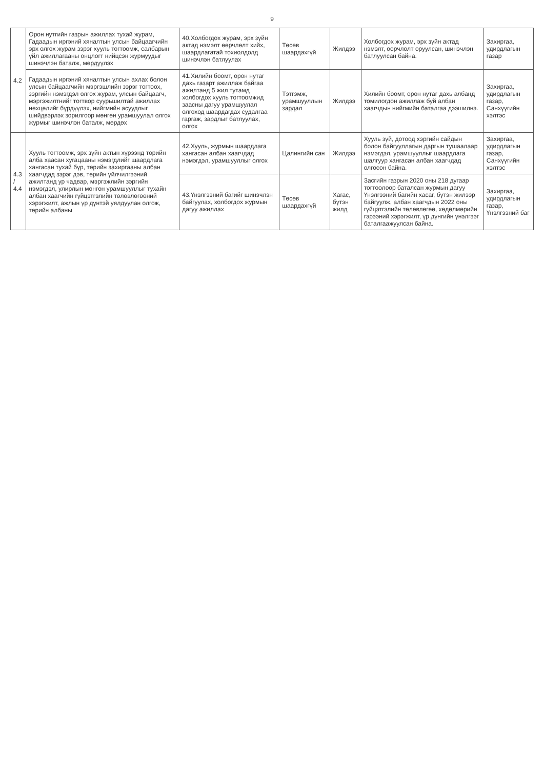9
| 4.2 | Орон нутгийн газрын ажиллах тухай журам, Гадаадын иргэний хяналтын улсын байцаагчийн эрх олгох журам зэрэг хууль тогтоомж, салбарын үйл ажиллагааны онцлогт нийцсэн журмуудыг шинэчлэн баталж, мөрдүүлэх | 40.Холбогдох журам, эрх зүйн актад нэмэлт өөрчлөлт хийх, шаардлагатай тохиолдолд шинэчлэн батлуулах | Төсөв шаардахгүй | Жилдээ | Холбогдох журам, эрх зүйн актад нэмэлт, өөрчлөлт оруулсан, шинэчлэн батлуулсан байна. | Захиргаа, удирдлагын газар |
| | Гадаадын иргэний хяналтын улсын ахлах болон улсын байцаагчийн мэргэшлийн зэрэг тогтоох, зэргийн нэмэгдэл олгох журам, улсын байцаагч, мэргэжилтнийг тогтвор суурьшилтай ажиллах нөхцөлийг бүрдүүлэх, нийгмийн асуудлыг шийдвэрлэх зорилгоор мөнгөн урамшуулал олгох журмыг шинэчлэн баталж, мөрдөх | 41.Хилийн боомт, орон нутаг дахь газарт ажиллаж байгаа ажилтанд 5 жил тутамд холбогдох хууль тогтоомжид заасны дагуу урамшуулал олгоход шаардагдах судалгаа гаргаж, зардлыг батлуулах, олгох | Тэтгэмж, урамшууллын зардал | Жилдээ | Хилийн боомт, орон нутаг дахь албанд томилогдон ажиллаж буй албан хаагчдын нийгмийн баталгаа дээшилнэ. | Захиргаа, удирдлагын газар, Санхүүгийн хэлтэс |
| 4.3 / 4.4 | Хууль тогтоомж, эрх зүйн актын хүрээнд төрийн алба хаасан хугацааны нэмэгдлийг шаардлага хангасан тухай бүр, төрийн захиргааны албан хаагчдад зэрэг дэв, төрийн үйлчилгээний ажилтанд ур чадвар, мэргэжлийн зэргийн нэмэгдэл, улирлын мөнгөн урамшууллыг тухайн албан хаагчийн гүйцэтгэлийн төлөвлөгөөний хэрэгжилт, ажлын үр дүнтэй уялдуулан олгож, төрийн албаны | 42.Хууль, журмын шаардлага хангасан албан хаагчдад нэмэгдэл, урамшууллыг олгох | Цалингийн сан | Жилдээ | Хууль зүй, дотоод хэргийн сайдын болон байгууллагын даргын тушаалаар нэмэгдэл, урамшууллыг шаардлага шалгуур хангасан албан хаагчдад олгосон байна. | Захиргаа, удирдлагын газар, Санхүүгийн хэлтэс |
| | | 43.Үнэлгээний багийг шинэчлэн байгуулах, холбогдох журмын дагуу ажиллах | Төсөв шаардахгүй | Хагас, бүтэн жилд | Засгийн газрын 2020 оны 218 дугаар тогтоолоор баталсан журмын дагуу Үнэлгээний багийн хасаг, бүтэн жилээр байгуулж, албан хаагчдын 2022 оны гүйцэтгэлийн төлөвлөгөө, хөдөлмөрийн гэрээний хэрэгжилт, үр дүнгийн үнэлгээг баталгаажуулсан байна. | Захиргаа, удирдлагын газар, Үнэлгээний баг |